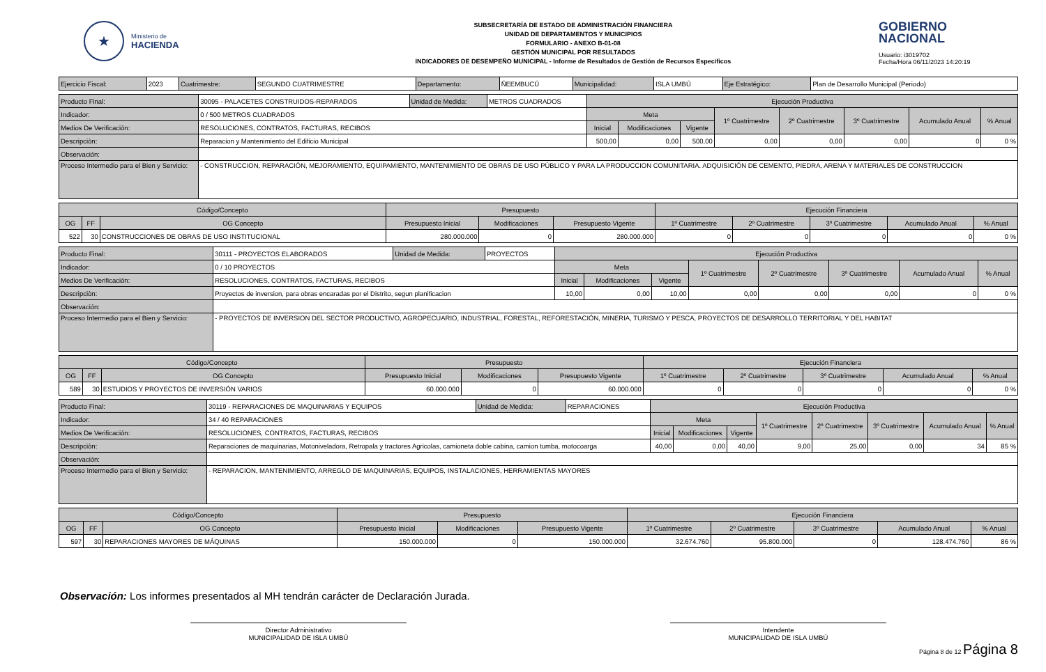★
Ministerio de
HACIENDA
SUBSECRETARÍA DE ESTADO DE ADMINISTRACIÓN FINANCIERA
UNIDAD DE DEPARTAMENTOS Y MUNICIPIOS
FORMULARIO - ANEXO B-01-08
GESTIÓN MUNICIPAL POR RESULTADOS
INDICADORES DE DESEMPEÑO MUNICIPAL - Informe de Resultados de Gestión de Recursos Específicos
GOBIERNO
NACIONAL
Usuario: i3019702
Fecha/Hora 06/11/2023 14:20:19
| Ejercicio Fiscal: | 2023 | Cuatrimestre: | SEGUNDO CUATRIMESTRE | Departamento: | ÑEEMBUCÚ | Municipalidad: | ISLA UMBÚ | Eje Estratégico: | Plan de Desarrollo Municipal (Periodo) |
| Producto Final: | 30095 - PALACETES CONSTRUIDOS-REPARADOS | Unidad de Medida: | METROS CUADRADOS | Ejecución Productiva | | | | | | | |
| Indicador: | 0 / 500 METROS CUADRADOS | | | Meta | | | 1º Cuatrimestre | 2º Cuatrimestre | 3º Cuatrimestre | Acumulado Anual | % Anual |
| Medios De Verificación: | RESOLUCIONES, CONTRATOS, FACTURAS, RECIBOS | | | Inicial | Modificaciones | Vigente | | | | | |
| Descripciòn: | Reparacion y Mantenimiento del Edificio Municipal | | | 500,00 | 0,00 | 500,00 | 0,00 | 0,00 | 0,00 | 0 | 0 % |
| Observación: | | | | | | | | | | | |
| Proceso Intermedio para el Bien y Servicio: | - CONSTRUCCION, REPARACIÓN, MEJORAMIENTO, EQUIPAMIENTO, MANTENIMIENTO DE OBRAS DE USO PÚBLICO Y PARA LA PRODUCCION COMUNITARIA. ADQUISICIÓN DE CEMENTO, PIEDRA, ARENA Y MATERIALES DE CONSTRUCCION | | | | | | | | | | |
| Código/Concepto | | | Presupuesto | | | Ejecución Financiera | | | | |
| --- | --- | --- | --- | --- | --- | --- | --- | --- | --- | --- |
| OG | FF | OG Concepto | Presupuesto Inicial | Modificaciones | Presupuesto Vigente | 1º Cuatrimestre | 2º Cuatrimestre | 3º Cuatrimestre | Acumulado Anual | % Anual |
| 522 | 30 | CONSTRUCCIONES DE OBRAS DE USO INSTITUCIONAL | 280.000.000 | 0 | 280.000.000 | 0 | 0 | 0 | 0 | 0 % |
| Producto Final: | 30111 - PROYECTOS ELABORADOS | Unidad de Medida: | PROYECTOS | Ejecución Productiva | | | | | | | |
| Indicador: | 0 / 10 PROYECTOS | | | Meta | | | 1º Cuatrimestre | 2º Cuatrimestre | 3º Cuatrimestre | Acumulado Anual | % Anual |
| Medios De Verificación: | RESOLUCIONES, CONTRATOS, FACTURAS, RECIBOS | | | Inicial | Modificaciones | Vigente | | | | | |
| Descripciòn: | Proyectos de inversion, para obras encaradas por el Distrito, segun planificacion | | | 10,00 | 0,00 | 10,00 | 0,00 | 0,00 | 0,00 | 0 | 0 % |
| Observación: | | | | | | | | | | | |
| Proceso Intermedio para el Bien y Servicio: | - PROYECTOS DE INVERSION DEL SECTOR PRODUCTIVO, AGROPECUARIO, INDUSTRIAL, FORESTAL, REFORESTACIÓN, MINERIA, TURISMO Y PESCA, PROYECTOS DE DESARROLLO TERRITORIAL Y DEL HABITAT | | | | | | | | | | |
| Código/Concepto | | | Presupuesto | | | Ejecución Financiera | | | | |
| --- | --- | --- | --- | --- | --- | --- | --- | --- | --- | --- |
| OG | FF | OG Concepto | Presupuesto Inicial | Modificaciones | Presupuesto Vigente | 1º Cuatrimestre | 2º Cuatrimestre | 3º Cuatrimestre | Acumulado Anual | % Anual |
| 589 | 30 | ESTUDIOS Y PROYECTOS DE INVERSIÓN VARIOS | 60.000.000 | 0 | 60.000.000 | 0 | 0 | 0 | 0 | 0 % |
| Producto Final: | 30119 - REPARACIONES DE MAQUINARIAS Y EQUIPOS | Unidad de Medida: | REPARACIONES | Ejecución Productiva | | | | | | | |
| Indicador: | 34 / 40 REPARACIONES | | | Meta | | | 1º Cuatrimestre | 2º Cuatrimestre | 3º Cuatrimestre | Acumulado Anual | % Anual |
| Medios De Verificación: | RESOLUCIONES, CONTRATOS, FACTURAS, RECIBOS | | | Inicial | Modificaciones | Vigente | | | | | |
| Descripciòn: | Reparaciones de maquinarias, Motoniveladora, Retropala y tractores Agricolas, camioneta doble cabina, camion tumba, motocoarga | | | 40,00 | 0,00 | 40,00 | 9,00 | 25,00 | 0,00 | 34 | 85 % |
| Observación: | | | | | | | | | | | |
| Proceso Intermedio para el Bien y Servicio: | - REPARACION, MANTENIMIENTO, ARREGLO DE MAQUINARIAS, EQUIPOS, INSTALACIONES, HERRAMIENTAS MAYORES | | | | | | | | | | |
| Código/Concepto | | | Presupuesto | | | Ejecución Financiera | | | | |
| --- | --- | --- | --- | --- | --- | --- | --- | --- | --- | --- |
| OG | FF | OG Concepto | Presupuesto Inicial | Modificaciones | Presupuesto Vigente | 1º Cuatrimestre | 2º Cuatrimestre | 3º Cuatrimestre | Acumulado Anual | % Anual |
| 597 | 30 | REPARACIONES MAYORES DE MÁQUINAS | 150.000.000 | 0 | 150.000.000 | 32.674.760 | 95.800.000 | 0 | 128.474.760 | 86 % |
Observación: Los informes presentados al MH tendrán carácter de Declaración Jurada.
Director Administrativo
MUNICIPALIDAD DE ISLA UMBÚ
Intendente
MUNICIPALIDAD DE ISLA UMBÚ
Página 8 de 12 Página 8